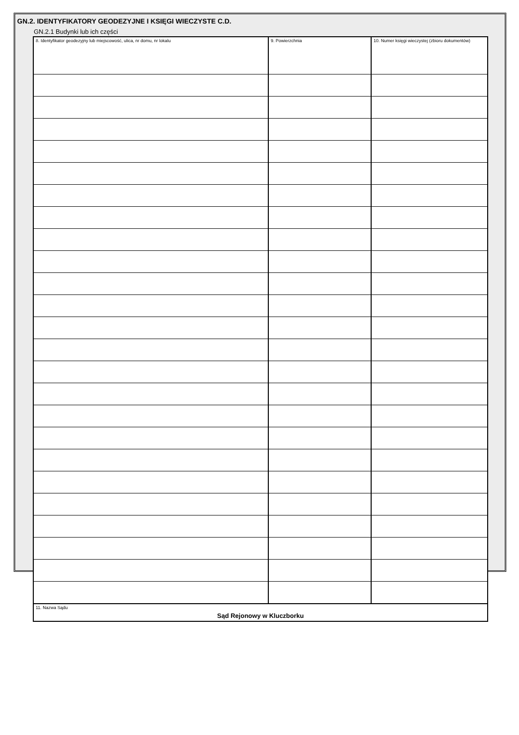GN.2. IDENTYFIKATORY GEODEZYJNE I KSIĘGI WIECZYSTE C.D.
GN.2.1 Budynki lub ich części
| 8. Identyfikator geodezyjny lub miejscowość, ulica, nr domu, nr lokalu | 9. Powierzchnia | 10. Numer księgi wieczystej (zbioru dokumentów) |
| 11. Nazwa Sądu Sąd Rejonowy w Kluczborku | | |